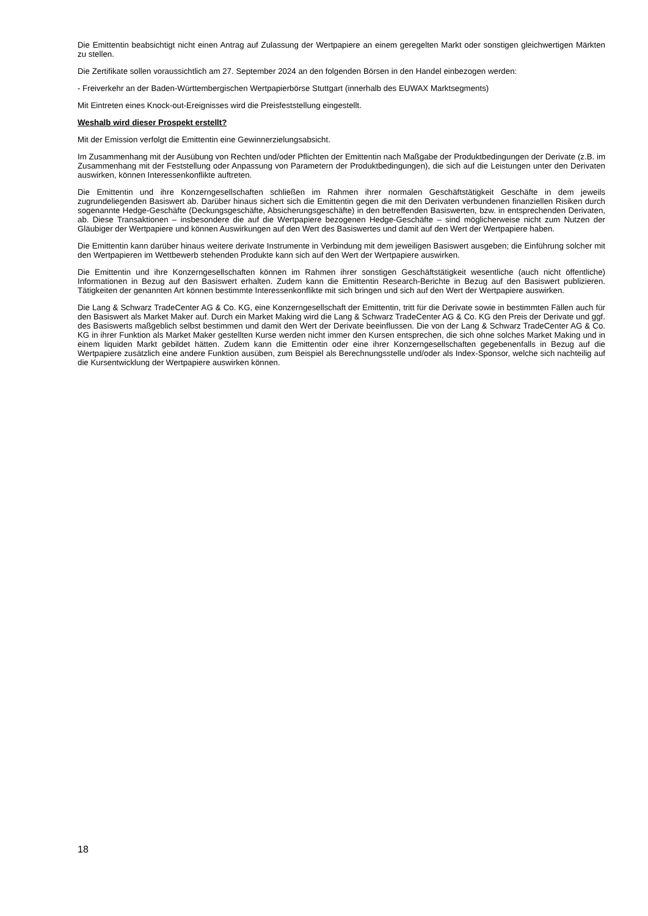Die Emittentin beabsichtigt nicht einen Antrag auf Zulassung der Wertpapiere an einem geregelten Markt oder sonstigen gleichwertigen Märkten zu stellen.
Die Zertifikate sollen voraussichtlich am 27. September 2024 an den folgenden Börsen in den Handel einbezogen werden:
- Freiverkehr an der Baden-Württembergischen Wertpapierbörse Stuttgart (innerhalb des EUWAX Marktsegments)
Mit Eintreten eines Knock-out-Ereignisses wird die Preisfeststellung eingestellt.
Weshalb wird dieser Prospekt erstellt?
Mit der Emission verfolgt die Emittentin eine Gewinnerzielungsabsicht.
Im Zusammenhang mit der Ausübung von Rechten und/oder Pflichten der Emittentin nach Maßgabe der Produktbedingungen der Derivate (z.B. im Zusammenhang mit der Feststellung oder Anpassung von Parametern der Produktbedingungen), die sich auf die Leistungen unter den Derivaten auswirken, können Interessenkonflikte auftreten.
Die Emittentin und ihre Konzerngesellschaften schließen im Rahmen ihrer normalen Geschäftstätigkeit Geschäfte in dem jeweils zugrundeliegenden Basiswert ab. Darüber hinaus sichert sich die Emittentin gegen die mit den Derivaten verbundenen finanziellen Risiken durch sogenannte Hedge-Geschäfte (Deckungsgeschäfte, Absicherungsgeschäfte) in den betreffenden Basiswerten, bzw. in entsprechenden Derivaten, ab. Diese Transaktionen – insbesondere die auf die Wertpapiere bezogenen Hedge-Geschäfte – sind möglicherweise nicht zum Nutzen der Gläubiger der Wertpapiere und können Auswirkungen auf den Wert des Basiswertes und damit auf den Wert der Wertpapiere haben.
Die Emittentin kann darüber hinaus weitere derivate Instrumente in Verbindung mit dem jeweiligen Basiswert ausgeben; die Einführung solcher mit den Wertpapieren im Wettbewerb stehenden Produkte kann sich auf den Wert der Wertpapiere auswirken.
Die Emittentin und ihre Konzerngesellschaften können im Rahmen ihrer sonstigen Geschäftstätigkeit wesentliche (auch nicht öffentliche) Informationen in Bezug auf den Basiswert erhalten. Zudem kann die Emittentin Research-Berichte in Bezug auf den Basiswert publizieren. Tätigkeiten der genannten Art können bestimmte Interessenkonflikte mit sich bringen und sich auf den Wert der Wertpapiere auswirken.
Die Lang & Schwarz TradeCenter AG & Co. KG, eine Konzerngesellschaft der Emittentin, tritt für die Derivate sowie in bestimmten Fällen auch für den Basiswert als Market Maker auf. Durch ein Market Making wird die Lang & Schwarz TradeCenter AG & Co. KG den Preis der Derivate und ggf. des Basiswerts maßgeblich selbst bestimmen und damit den Wert der Derivate beeinflussen. Die von der Lang & Schwarz TradeCenter AG & Co. KG in ihrer Funktion als Market Maker gestellten Kurse werden nicht immer den Kursen entsprechen, die sich ohne solches Market Making und in einem liquiden Markt gebildet hätten. Zudem kann die Emittentin oder eine ihrer Konzerngesellschaften gegebenenfalls in Bezug auf die Wertpapiere zusätzlich eine andere Funktion ausüben, zum Beispiel als Berechnungsstelle und/oder als Index-Sponsor, welche sich nachteilig auf die Kursentwicklung der Wertpapiere auswirken können.
18